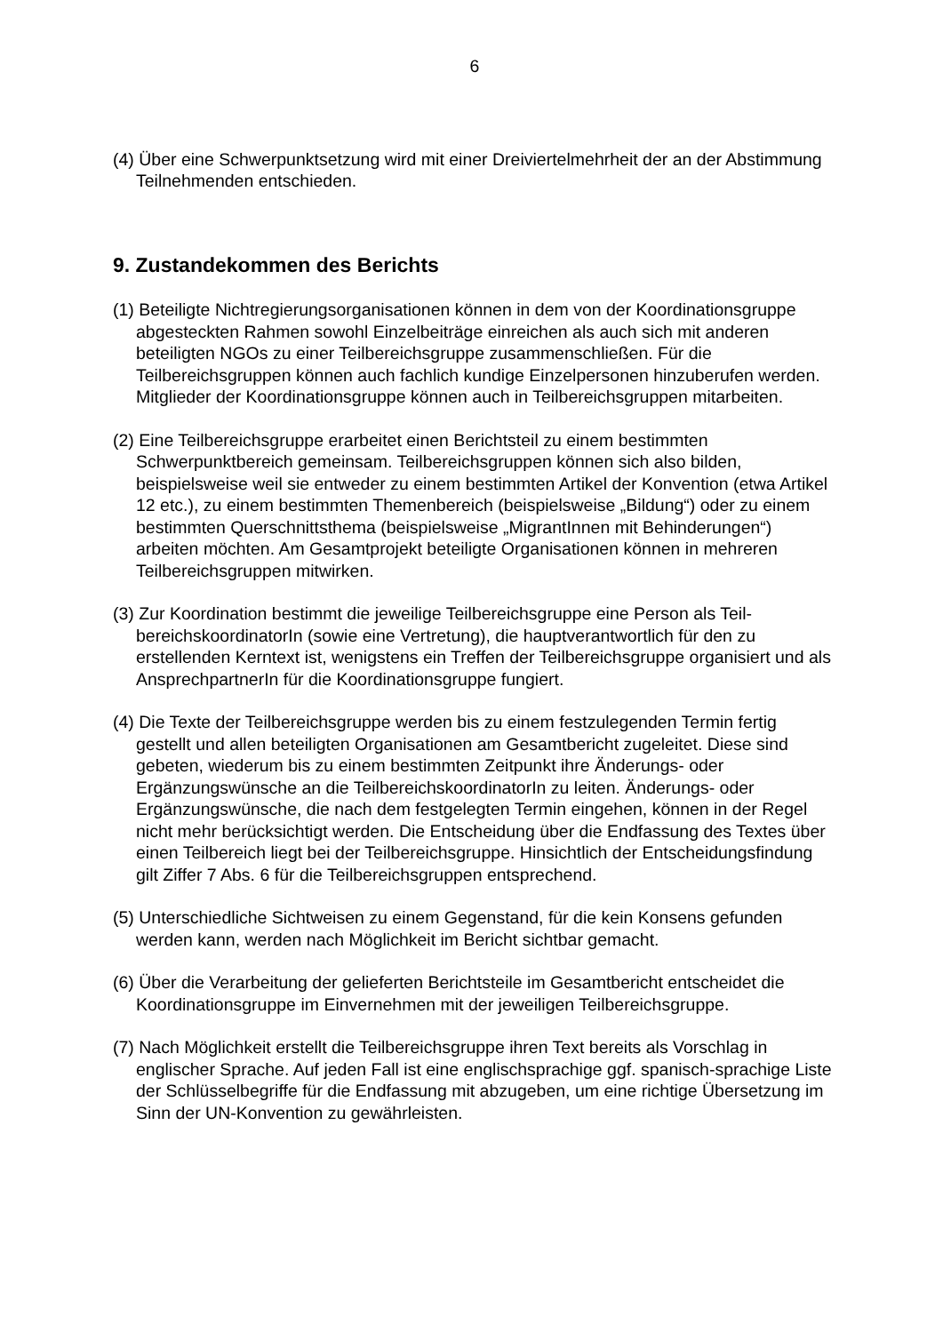6
(4) Über eine Schwerpunktsetzung wird mit einer Dreiviertelmehrheit der an der Abstimmung Teilnehmenden entschieden.
9. Zustandekommen des Berichts
(1) Beteiligte Nichtregierungsorganisationen können in dem von der Koordinationsgruppe abgesteckten Rahmen sowohl Einzelbeiträge einreichen als auch sich mit anderen beteiligten NGOs zu einer Teilbereichsgruppe zusammenschließen. Für die Teilbereichsgruppen können auch fachlich kundige Einzelpersonen hinzuberufen werden. Mitglieder der Koordinationsgruppe können auch in Teilbereichsgruppen mitarbeiten.
(2) Eine Teilbereichsgruppe erarbeitet einen Berichtsteil zu einem bestimmten Schwerpunktbereich gemeinsam. Teilbereichsgruppen können sich also bilden, beispielsweise weil sie entweder zu einem bestimmten Artikel der Konvention (etwa Artikel 12 etc.), zu einem bestimmten Themenbereich (beispielsweise „Bildung“) oder zu einem bestimmten Querschnittsthema (beispielsweise „MigrantInnen mit Behinderungen“) arbeiten möchten. Am Gesamtprojekt beteiligte Organisationen können in mehreren Teilbereichsgruppen mitwirken.
(3) Zur Koordination bestimmt die jeweilige Teilbereichsgruppe eine Person als Teil-bereichskoordinatorIn (sowie eine Vertretung), die hauptverantwortlich für den zu erstellenden Kerntext ist, wenigstens ein Treffen der Teilbereichsgruppe organisiert und als AnsprechpartnerIn für die Koordinationsgruppe fungiert.
(4) Die Texte der Teilbereichsgruppe werden bis zu einem festzulegenden Termin fertig gestellt und allen beteiligten Organisationen am Gesamtbericht zugeleitet. Diese sind gebeten, wiederum bis zu einem bestimmten Zeitpunkt ihre Änderungs- oder Ergänzungswünsche an die TeilbereichskoordinatorIn zu leiten. Änderungs- oder Ergänzungswünsche, die nach dem festgelegten Termin eingehen, können in der Regel nicht mehr berücksichtigt werden. Die Entscheidung über die Endfassung des Textes über einen Teilbereich liegt bei der Teilbereichsgruppe. Hinsichtlich der Entscheidungsfindung gilt Ziffer 7 Abs. 6 für die Teilbereichsgruppen entsprechend.
(5) Unterschiedliche Sichtweisen zu einem Gegenstand, für die kein Konsens gefunden werden kann, werden nach Möglichkeit im Bericht sichtbar gemacht.
(6) Über die Verarbeitung der gelieferten Berichtsteile im Gesamtbericht entscheidet die Koordinationsgruppe im Einvernehmen mit der jeweiligen Teilbereichsgruppe.
(7) Nach Möglichkeit erstellt die Teilbereichsgruppe ihren Text bereits als Vorschlag in englischer Sprache. Auf jeden Fall ist eine englischsprachige ggf. spanisch-sprachige Liste der Schlüsselbegriffe für die Endfassung mit abzugeben, um eine richtige Übersetzung im Sinn der UN-Konvention zu gewährleisten.